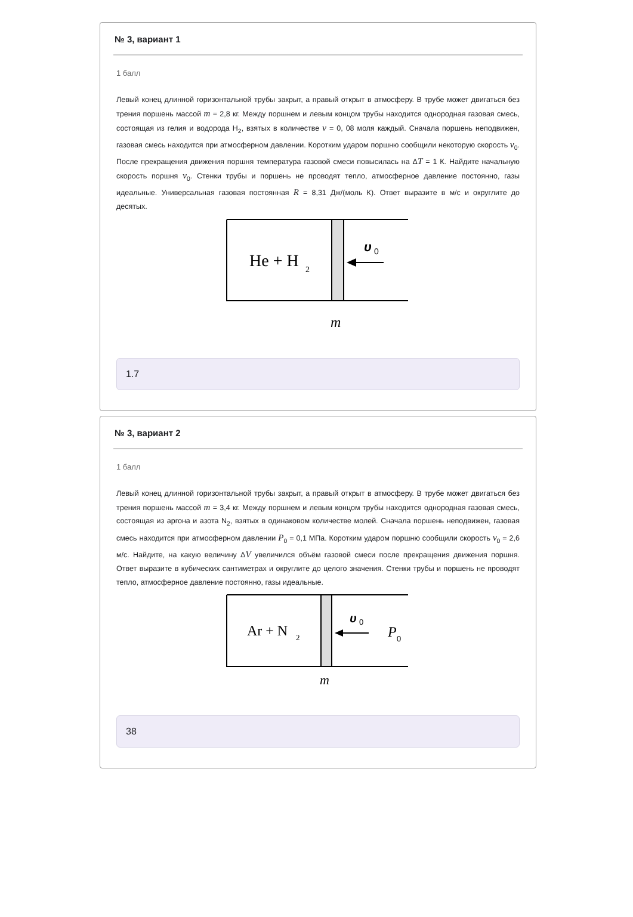№ 3, вариант 1
1 балл
Левый конец длинной горизонтальной трубы закрыт, а правый открыт в атмосферу. В трубе может двигаться без трения поршень массой m = 2,8 кг. Между поршнем и левым концом трубы находится однородная газовая смесь, состоящая из гелия и водорода H<sub>2</sub>, взятых в количестве ν = 0, 08 моля каждый. Сначала поршень неподвижен, газовая смесь находится при атмосферном давлении. Коротким ударом поршню сообщили некоторую скорость v<sub>0</sub>. После прекращения движения поршня температура газовой смеси повысилась на ΔT = 1 К. Найдите начальную скорость поршня v<sub>0</sub>. Стенки трубы и поршень не проводят тепло, атмосферное давление постоянно, газы идеальные. Универсальная газовая постоянная R = 8,31 Дж/(моль К). Ответ выразите в м/с и округлите до десятых.
He + H
2
υ
0
m
1.7
№ 3, вариант 2
1 балл
Левый конец длинной горизонтальной трубы закрыт, а правый открыт в атмосферу. В трубе может двигаться без трения поршень массой m = 3,4 кг. Между поршнем и левым концом трубы находится однородная газовая смесь, состоящая из аргона и азота N<sub>2</sub>, взятых в одинаковом количестве молей. Сначала поршень неподвижен, газовая смесь находится при атмосферном давлении P<sub>0</sub> = 0,1 МПа. Коротким ударом поршню сообщили скорость v<sub>0</sub> = 2,6 м/с. Найдите, на какую величину ΔV увеличился объём газовой смеси после прекращения движения поршня. Ответ выразите в кубических сантиметрах и округлите до целого значения. Стенки трубы и поршень не проводят тепло, атмосферное давление постоянно, газы идеальные.
Ar + N
2
υ
0
P
0
m
38